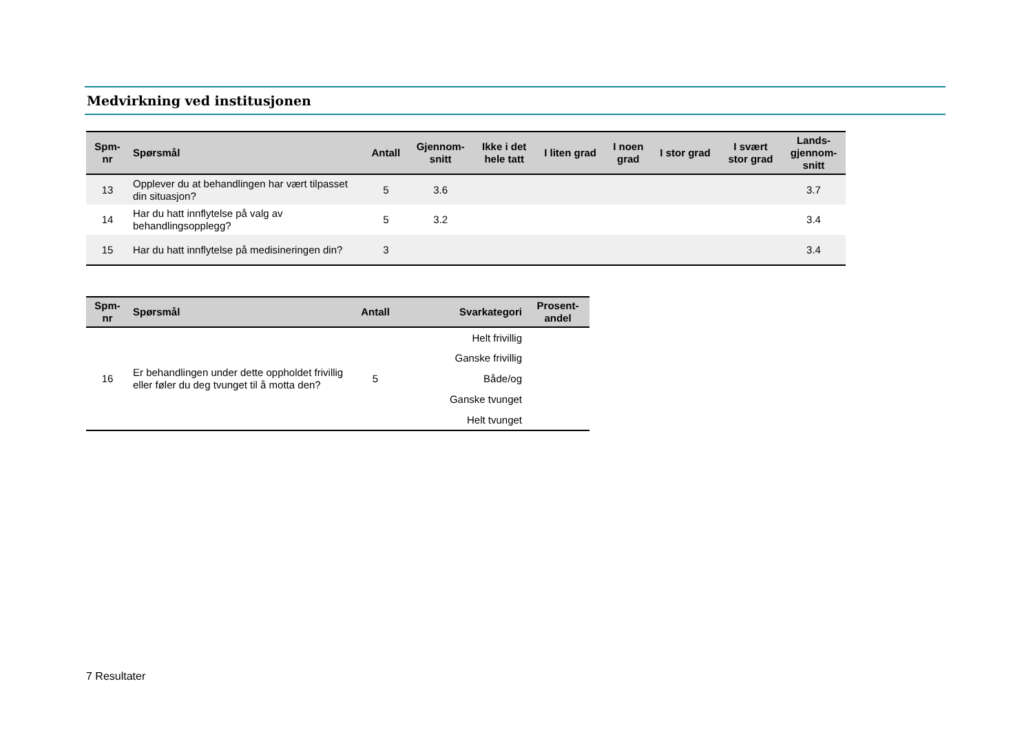Medvirkning ved institusjonen
| Spm- nr | Spørsmål | Antall | Gjennom- snitt | Ikke i det hele tatt | I liten grad | I noen grad | I stor grad | I svært stor grad | Lands- gjennom- snitt |
| --- | --- | --- | --- | --- | --- | --- | --- | --- | --- |
| 13 | Opplever du at behandlingen har vært tilpasset din situasjon? | 5 | 3.6 | | | | | | 3.7 |
| 14 | Har du hatt innflytelse på valg av behandlingsopplegg? | 5 | 3.2 | | | | | | 3.4 |
| 15 | Har du hatt innflytelse på medisineringen din? | 3 | | | | | | | 3.4 |
| Spm- nr | Spørsmål | Antall | Svarkategori | Prosent- andel |
| --- | --- | --- | --- | --- |
| 16 | Er behandlingen under dette oppholdet frivillig eller føler du deg tvunget til å motta den? | 5 | Helt frivillig | |
| | | | Ganske frivillig | |
| | | | Både/og | |
| | | | Ganske tvunget | |
| | | | Helt tvunget | |
7 Resultater